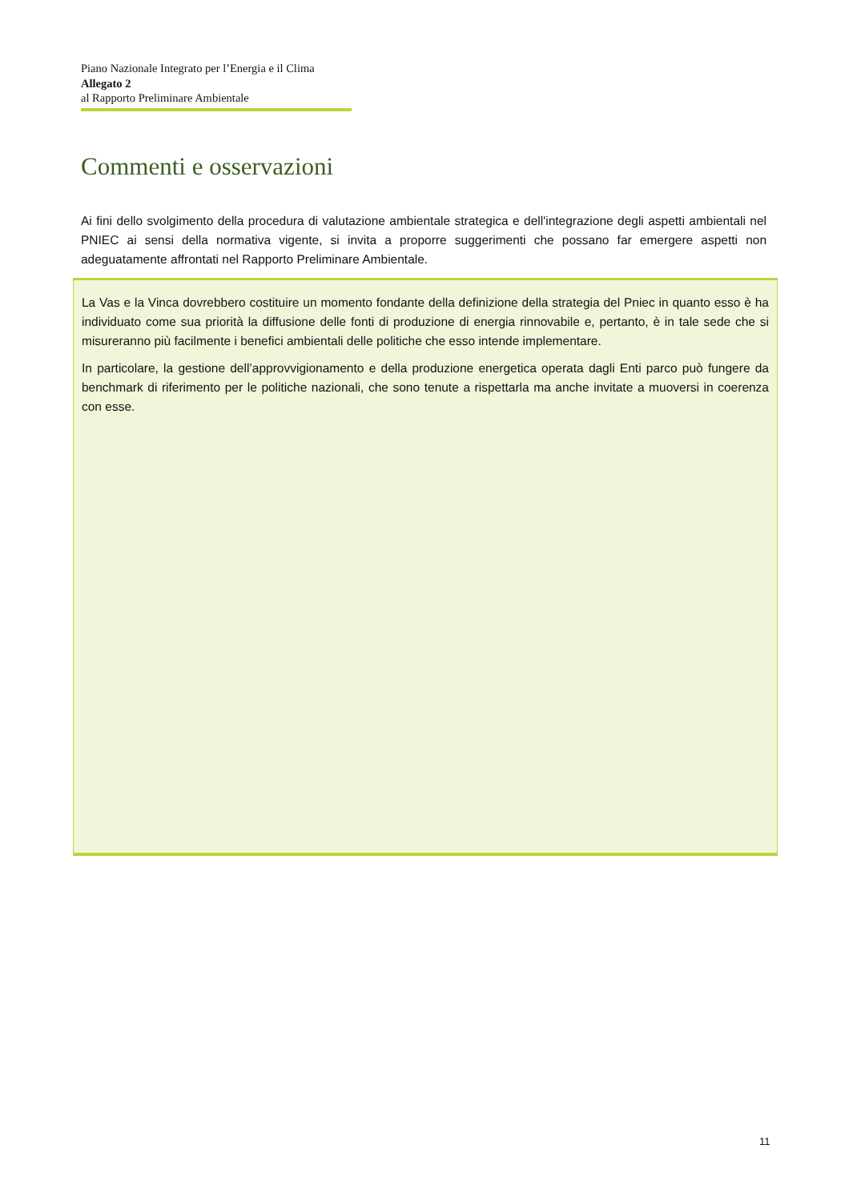Piano Nazionale Integrato per l’Energia e il Clima
Allegato 2
al Rapporto Preliminare Ambientale
Commenti e osservazioni
Ai fini dello svolgimento della procedura di valutazione ambientale strategica e dell'integrazione degli aspetti ambientali nel PNIEC ai sensi della normativa vigente, si invita a proporre suggerimenti che possano far emergere aspetti non adeguatamente affrontati nel Rapporto Preliminare Ambientale.
La Vas e la Vinca dovrebbero costituire un momento fondante della definizione della strategia del Pniec in quanto esso è ha individuato come sua priorità la diffusione delle fonti di produzione di energia rinnovabile e, pertanto, è in tale sede che si misureranno più facilmente i benefici ambientali delle politiche che esso intende implementare.
In particolare, la gestione dell’approvvigionamento e della produzione energetica operata dagli Enti parco può fungere da benchmark di riferimento per le politiche nazionali, che sono tenute a rispettarla ma anche invitate a muoversi in coerenza con esse.
11